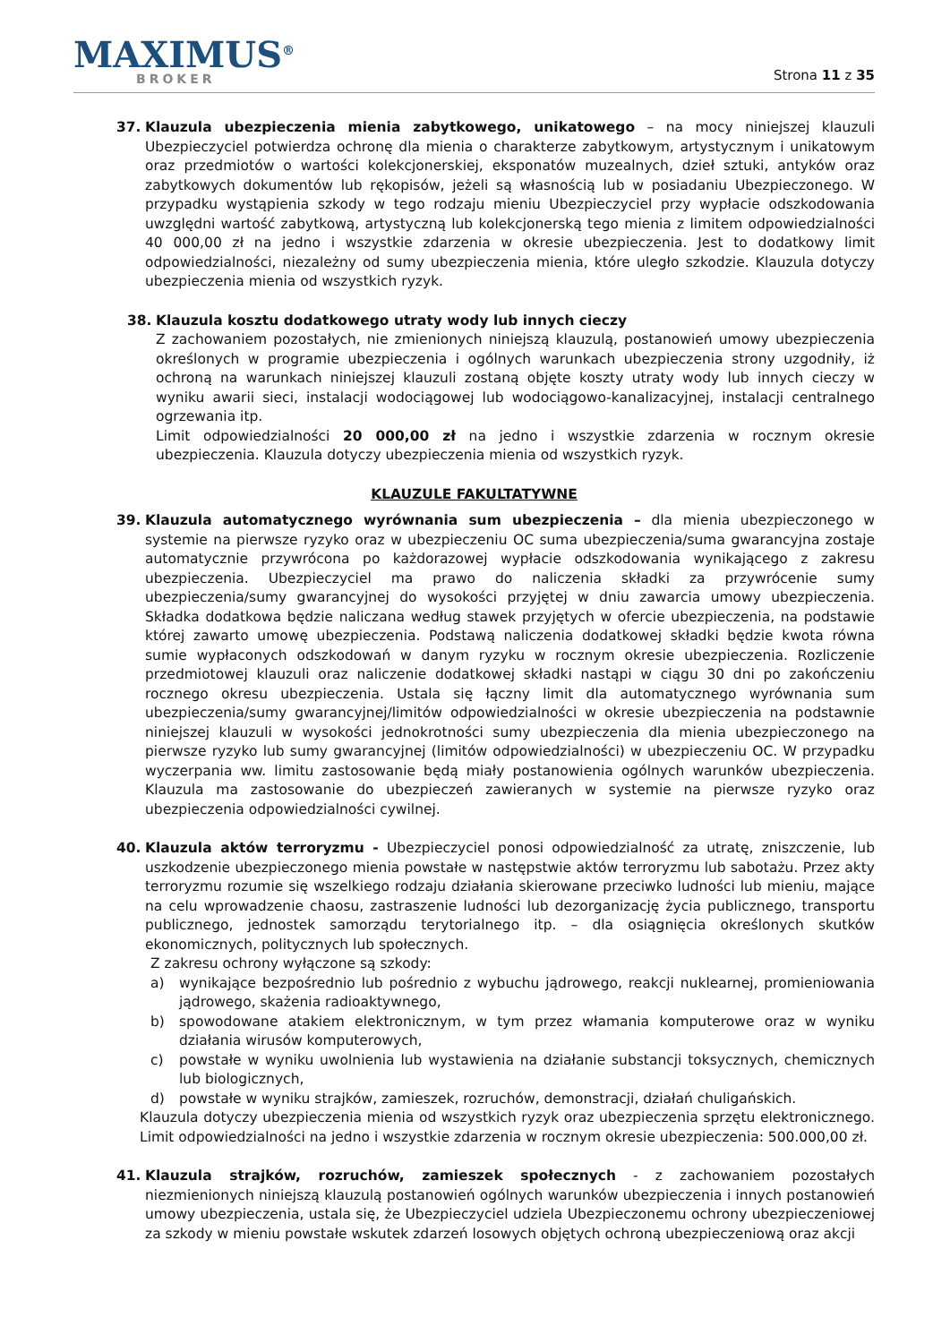MAXIMUS<sup>®</sup>
BROKER
Strona 11 z 35
37. Klauzula ubezpieczenia mienia zabytkowego, unikatowego – na mocy niniejszej klauzuli Ubezpieczyciel potwierdza ochronę dla mienia o charakterze zabytkowym, artystycznym i unikatowym oraz przedmiotów o wartości kolekcjonerskiej, eksponatów muzealnych, dzieł sztuki, antyków oraz zabytkowych dokumentów lub rękopisów, jeżeli są własnością lub w posiadaniu Ubezpieczonego. W przypadku wystąpienia szkody w tego rodzaju mieniu Ubezpieczyciel przy wypłacie odszkodowania uwzględni wartość zabytkową, artystyczną lub kolekcjonerską tego mienia z limitem odpowiedzialności 40 000,00 zł na jedno i wszystkie zdarzenia w okresie ubezpieczenia. Jest to dodatkowy limit odpowiedzialności, niezależny od sumy ubezpieczenia mienia, które uległo szkodzie. Klauzula dotyczy ubezpieczenia mienia od wszystkich ryzyk.
38. Klauzula kosztu dodatkowego utraty wody lub innych cieczy
Z zachowaniem pozostałych, nie zmienionych niniejszą klauzulą, postanowień umowy ubezpieczenia określonych w programie ubezpieczenia i ogólnych warunkach ubezpieczenia strony uzgodniły, iż ochroną na warunkach niniejszej klauzuli zostaną objęte koszty utraty wody lub innych cieczy w wyniku awarii sieci, instalacji wodociągowej lub wodociągowo-kanalizacyjnej, instalacji centralnego ogrzewania itp.
Limit odpowiedzialności 20 000,00 zł na jedno i wszystkie zdarzenia w rocznym okresie ubezpieczenia. Klauzula dotyczy ubezpieczenia mienia od wszystkich ryzyk.
KLAUZULE FAKULTATYWNE
39. Klauzula automatycznego wyrównania sum ubezpieczenia – dla mienia ubezpieczonego w systemie na pierwsze ryzyko oraz w ubezpieczeniu OC suma ubezpieczenia/suma gwarancyjna zostaje automatycznie przywrócona po każdorazowej wypłacie odszkodowania wynikającego z zakresu ubezpieczenia. Ubezpieczyciel ma prawo do naliczenia składki za przywrócenie sumy ubezpieczenia/sumy gwarancyjnej do wysokości przyjętej w dniu zawarcia umowy ubezpieczenia. Składka dodatkowa będzie naliczana według stawek przyjętych w ofercie ubezpieczenia, na podstawie której zawarto umowę ubezpieczenia. Podstawą naliczenia dodatkowej składki będzie kwota równa sumie wypłaconych odszkodowań w danym ryzyku w rocznym okresie ubezpieczenia. Rozliczenie przedmiotowej klauzuli oraz naliczenie dodatkowej składki nastąpi w ciągu 30 dni po zakończeniu rocznego okresu ubezpieczenia. Ustala się łączny limit dla automatycznego wyrównania sum ubezpieczenia/sumy gwarancyjnej/limitów odpowiedzialności w okresie ubezpieczenia na podstawnie niniejszej klauzuli w wysokości jednokrotności sumy ubezpieczenia dla mienia ubezpieczonego na pierwsze ryzyko lub sumy gwarancyjnej (limitów odpowiedzialności) w ubezpieczeniu OC. W przypadku wyczerpania ww. limitu zastosowanie będą miały postanowienia ogólnych warunków ubezpieczenia. Klauzula ma zastosowanie do ubezpieczeń zawieranych w systemie na pierwsze ryzyko oraz ubezpieczenia odpowiedzialności cywilnej.
40. Klauzula aktów terroryzmu - Ubezpieczyciel ponosi odpowiedzialność za utratę, zniszczenie, lub uszkodzenie ubezpieczonego mienia powstałe w następstwie aktów terroryzmu lub sabotażu. Przez akty terroryzmu rozumie się wszelkiego rodzaju działania skierowane przeciwko ludności lub mieniu, mające na celu wprowadzenie chaosu, zastraszenie ludności lub dezorganizację życia publicznego, transportu publicznego, jednostek samorządu terytorialnego itp. – dla osiągnięcia określonych skutków ekonomicznych, politycznych lub społecznych.
Z zakresu ochrony wyłączone są szkody:
a) wynikające bezpośrednio lub pośrednio z wybuchu jądrowego, reakcji nuklearnej, promieniowania jądrowego, skażenia radioaktywnego,
b) spowodowane atakiem elektronicznym, w tym przez włamania komputerowe oraz w wyniku działania wirusów komputerowych,
c) powstałe w wyniku uwolnienia lub wystawienia na działanie substancji toksycznych, chemicznych lub biologicznych,
d) powstałe w wyniku strajków, zamieszek, rozruchów, demonstracji, działań chuligańskich.
Klauzula dotyczy ubezpieczenia mienia od wszystkich ryzyk oraz ubezpieczenia sprzętu elektronicznego. Limit odpowiedzialności na jedno i wszystkie zdarzenia w rocznym okresie ubezpieczenia: 500.000,00 zł.
41. Klauzula strajków, rozruchów, zamieszek społecznych - z zachowaniem pozostałych niezmienionych niniejszą klauzulą postanowień ogólnych warunków ubezpieczenia i innych postanowień umowy ubezpieczenia, ustala się, że Ubezpieczyciel udziela Ubezpieczonemu ochrony ubezpieczeniowej za szkody w mieniu powstałe wskutek zdarzeń losowych objętych ochroną ubezpieczeniową oraz akcji